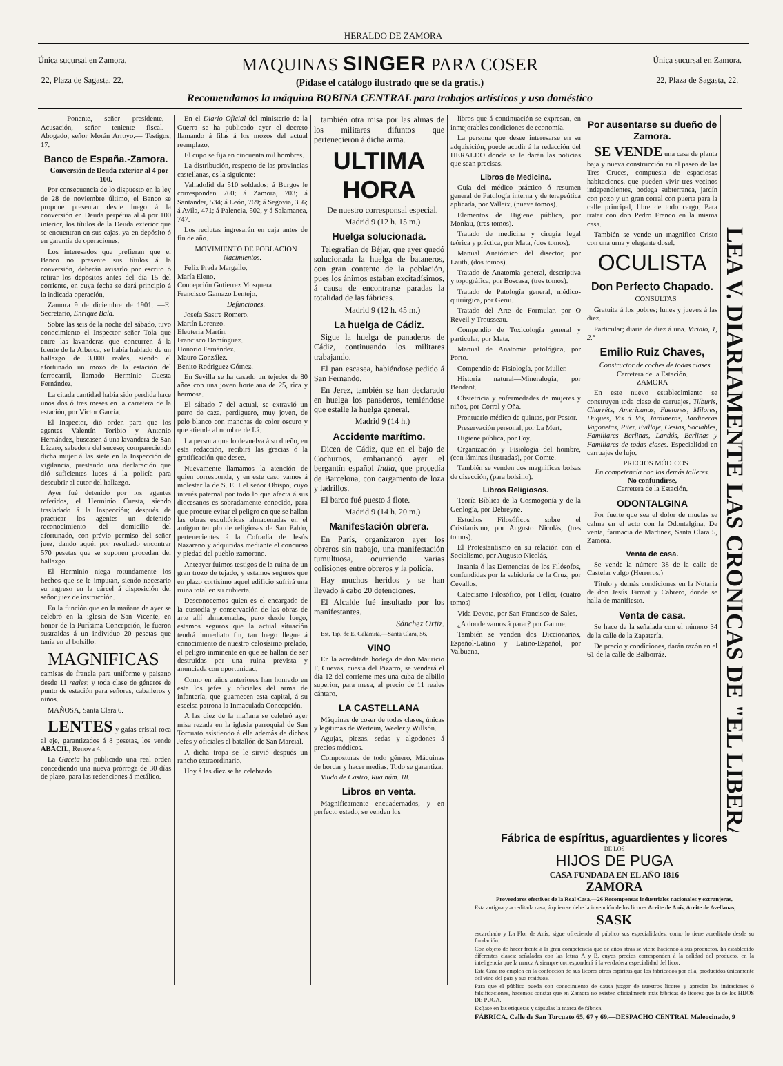HERALDO DE ZAMORA
Única sucursal en Zamora.
22, Plaza de Sagasta, 22.
MAQUINAS SINGER PARA COSER
(Pídase el catálogo ilustrado que se da gratis.)
Única sucursal en Zamora.
22, Plaza de Sagasta, 22.
Recomendamos la máquina BOBINA CENTRAL para trabajos artísticos y uso doméstico
— Ponente, señor presidente.— Acusación, señor teniente fiscal.— Abogado, señor Morán Arroyo.— Testigos, 17.
Banco de España.-Zamora.
Conversión de Deuda exterior al 4 por 100.
Por consecuencia de lo dispuesto en la ley de 28 de noviembre último, el Banco se propone presentar desde luego á la conversión en Deuda perpétua al 4 por 100 interior, los títulos de la Deuda exterior que se encuentran en sus cajas, ya en depósito ó en garantía de operaciones.
Los interesados que prefieran que el Banco no presente sus títulos á la conversión, deberán avisarlo por escrito ó retirar los depósitos antes del día 15 del corriente, en cuya fecha se dará principio á la indicada operación.
Zamora 9 de diciembre de 1901. —El Secretario, Enrique Bala.
Sobre las seis de la noche del sábado, tuvo conocimiento el Inspector señor Tola que entre las lavanderas que concurren á la fuente de la Alberca, se había hablado de un hallazgo de 3.000 reales, siendo el afortunado un mozo de la estación del ferrocarril, llamado Herminio Cuesta Fernández.
La citada cantidad había sido perdida hace unos dos ó tres meses en la carretera de la estación, por Victor García.
El Inspector, dió orden para que los agentes Valentín Toribio y Antonio Hernández, buscasen á una lavandera de San Lázaro, sabedora del suceso; compareciendo dicha mujer á las siete en la Inspección de vigilancia, prestando una declaración que dió suficientes luces á la policía para descubrir al autor del hallazgo.
Ayer fué detenido por los agentes referidos, el Herminio Cuesta, siendo trasladado á la Inspección; después de practicar los agentes un detenido reconocimiento del domicilio del afortunado, con prévio permiso del señor juez, dando aquél por resultado encontrar 570 pesetas que se suponen procedan del hallazgo.
El Herminio niega rotundamente los hechos que se le imputan, siendo necesario su ingreso en la cárcel á disposición del señor juez de instrucción.
En la función que en la mañana de ayer se celebró en la iglesia de San Vicente, en honor de la Purísima Concepción, le fueron sustraidas á un individuo 20 pesetas que tenía en el bolsillo.
MAGNIFICAS camisas de franela para uniforme y paisano desde 11 reales: y toda clase de géneros de punto de estación para señoras, caballeros y niños.
MAÑOSA, Santa Clara 6.
LENTES y gafas cristal roca al eje, garantizados á 8 pesetas, los vende ABACIL, Renova 4.
La Gaceta ha publicado una real orden concediendo una nueva prórroga de 30 días de plazo, para las redenciones á metálico.
En el Diario Oficial del ministerio de la Guerra se ha publicado ayer el decreto llamando á filas á los mozos del actual reemplazo.
El cupo se fija en cincuenta mil hombres.
La distribución, respecto de las provincias castellanas, es la siguiente:
Valladolid da 510 soldados; á Burgos le corresponden 760; á Zamora, 703; á Santander, 534; á León, 769; á Segovia, 356; á Avila, 471; á Palencia, 502, y á Salamanca, 747.
Los reclutas ingresarán en caja antes de fin de año.
MOVIMIENTO DE POBLACION
Nacimientos.
Felix Prada Margallo.
María Eleno.
Concepción Gutierrez Mosquera
Francisco Gamazo Lentejo.
Defunciones.
Josefa Sastre Romero.
Martín Lorenzo.
Eleuteria Martín.
Francisco Domínguez.
Honorio Fernández.
Mauro González.
Benito Rodriguez Gómez.
En Sevilla se ha casado un tejedor de 80 años con una joven hortelana de 25, rica y hermosa.
El sábado 7 del actual, se extravió un perro de caza, perdiguero, muy joven, de pelo blanco con manchas de color oscuro y que atiende al nombre de Lá.
La persona que lo devuelva á su dueño, en esta redacción, recibirá las gracias ó la gratificación que desee.
Nuevamente llamamos la atención de quien corresponda, y en este caso vamos á molestar la de S. E. I el señor Obispo, cuyo interés paternal por todo lo que afecta á sus diocesanos es sobradamente conocido, para que procure evitar el peligro en que se hallan las obras escultóricas almacenadas en el antiguo templo de religiosas de San Pablo, pertenecientes á la Cofradía de Jesús Nazareno y adquiridas mediante el concurso y piedad del pueblo zamorano.
Anteayer fuimos testigos de la ruina de un gran trozo de tejado, y estamos seguros que en plazo cortísimo aquel edificio sufrirá una ruina total en su cubierta.
Desconocemos quien es el encargado de la custodia y conservación de las obras de arte allí almacenadas, pero desde luego, estamos seguros que la actual situación tendrá inmediato fin, tan luego llegue á conocimiento de nuestro celosísimo prelado, el peligro inminente en que se hallan de ser destruidas por una ruina prevista y anunciada con oportunidad.
Como en años anteriores han honrado en este los jefes y oficiales del arma de infantería, que guarnecen esta capital, á su escelsa patrona la Inmaculada Concepción.
A las diez de la mañana se celebró ayer misa rezada en la iglesia parroquial de San Torcuato asistiendo á ella además de dichos Jefes y oficiales el batallón de San Marcial.
A dicha tropa se le sirvió después un rancho extraordinario.
Hoy á las diez se ha celebrado
también otra misa por las almas de los militares difuntos que pertenecieron á dicha arma.
ULTIMA HORA
De nuestro corresponsal especial.
Madrid 9 (12 h. 15 m.)
Huelga solucionada.
Telegrafian de Béjar, que ayer quedó solucionada la huelga de bataneros, con gran contento de la población, pues los ánimos estaban excitadísimos, á causa de encontrarse paradas la totalidad de las fábricas.
Madrid 9 (12 h. 45 m.)
La huelga de Cádiz.
Sigue la huelga de panaderos de Cádiz, continuando los militares trabajando.
El pan escasea, habiéndose pedido á San Fernando.
En Jerez, también se han declarado en huelga los panaderos, temiéndose que estalle la huelga general.
Madrid 9 (14 h.)
Accidente marítimo.
Dicen de Cádiz, que en el bajo de Cochurnos, embarrancó ayer el bergantín español India, que procedía de Barcelona, con cargamento de loza y ladrillos.
El barco fué puesto á flote.
Madrid 9 (14 h. 20 m.)
Manifestación obrera.
En París, organizaron ayer los obreros sin trabajo, una manifestación tumultuosa, ocurriendo varias colisiones entre obreros y la policía.
Hay muchos heridos y se han llevado á cabo 20 detenciones.
El Alcalde fué insultado por los manifestantes.
Sánchez Ortiz.
Est. Tip. de E. Calamita.—Santa Clara, 56.
VINO
En la acreditada bodega de don Mauricio F. Cuevas, cuesta del Pizarro, se venderá el día 12 del corriente mes una cuba de albillo superior, para mesa, al precio de 11 reales cántaro.
LA CASTELLANA
Máquinas de coser de todas clases, únicas y legitimas de Werteim, Weeler y Willsón.
Agujas, piezas, sedas y algodones á precios módicos.
Composturas de todo género. Máquinas de bordar y hacer medias. Todo se garantiza.
Viuda de Castro, Rua núm. 18.
Libros en venta.
Magnificamente encuadernados, y en perfecto estado, se venden los
libros que á continuación se expresan, en inmejorables condiciones de economía.
La persona que desee interesarse en su adquisición, puede acudir á la redacción del HERALDO donde se le darán las noticias que sean precisas.
Libros de Medicina.
Guía del médico práctico ó resumen general de Patología interna y de terapeútica aplicada, por Valleix, (nueve tomos).
Elementos de Higiene pública, por Monlau, (tres tomos).
Tratado de medicina y cirugía legal teórica y práctica, por Mata, (dos tomos).
Manual Anatómico del disector, por Lauth, (dos tomos).
Tratado de Anatomia general, descriptiva y topográfica, por Boscasa, (tres tomos).
Tratado de Patología general, médico-quirúrgica, por Gerui.
Tratado del Arte de Formular, por O Reveil y Trousseau.
Compendio de Toxicología general y particular, por Mata.
Manual de Anatomia patológica, por Porto.
Compendio de Fisiología, por Muller.
Historia natural—Mineralogía, por Bendant.
Obstetricia y enfermedades de mujeres y niños, por Corral y Oña.
Prontuario médico de quintas, por Pastor.
Preservación personal, por La Mert.
Higiene pública, por Foy.
Organización y Fisiología del hombre, (con láminas ilustradas), por Comte.
También se venden dos magnificas bolsas de disección, (para bolsillo).
Libros Religiosos.
Teoría Bíblica de la Cosmogonía y de la Geología, por Debreyne.
Estudios Filosóficos sobre el Cristianismo, por Augusto Nicolás, (tres tomos).
El Protestantismo en su relación con el Socialismo, por Augusto Nicolás.
Insania ó las Demencias de los Filósofos, confundidas por la sabiduría de la Cruz, por Cevallos.
Catecismo Filosófico, por Feller, (cuatro tomos)
Vida Devota, por San Francisco de Sales.
¿A donde vamos á parar? por Gaume.
También se venden dos Diccionarios, Español-Latino y Latino-Español, por Valbuena.
Por ausentarse su dueño de Zamora.
SE VENDE una casa de planta baja y nueva construcción en el paseo de las Tres Cruces, compuesta de espaciosas habitaciones, que pueden vivir tres vecinos independientes, bodega subterranea, jardín con pozo y un gran corral con puerta para la calle principal, libre de todo cargo. Para tratar con don Pedro Franco en la misma casa.
También se vende un magnifico Cristo con una urna y elegante dosel.
OCULISTA
Don Perfecto Chapado.
CONSULTAS
Gratuita á los pobres; lunes y jueves á las diez.
Particular; diaria de diez á una. Viriato, 1, 2.º
Emilio Ruiz Chaves,
Constructor de coches de todas clases.
Carretera de la Estación.
ZAMORA
En este nuevo establecimiento se construyen toda clase de carruajes. Tilburis, Charréts, Americanas, Faetones, Milores, Duques, Vis á Vis, Jardineras, Jardineras Vagonetas, Piter, Evillaje, Cestas, Sociables, Familiares Berlinas, Landós, Berlinas y Familiares de todas clases. Especialidad en carruajes de lujo.
PRECIOS MÓDICOS
En competencia con los demás talleres.
No confundirse,
Carretera de la Estación.
ODONTALGINA
Por fuerte que sea el dolor de muelas se calma en el acto con la Odontalgina. De venta, farmacia de Martinez, Santa Clara 5, Zamora.
Venta de casa.
Se vende la número 38 de la calle de Castelar vulgo (Herreros.)
Título y demás condiciones en la Notaria de don Jesús Firmat y Cabrero, donde se halla de manifiesto.
Venta de casa.
Se hace de la señalada con el número 34 de la calle de la Zapatería.
De precio y condiciones, darán razón en el 61 de la calle de Balborráz.
LEA V. DIARIAMENTE LAS CRONICAS DE "EL LIBERAL"
Fábrica de espíritus, aguardientes y licores
DE LOS
HIJOS DE PUGA
CASA FUNDADA EN EL AÑO 1816
ZAMORA
Proveedores efectivos de la Real Casa.—26 Recompensas industriales nacionales y extranjeras.
Esta antigua y acreditada casa, á quien se debe la invención de los licores Aceite de Anís, Aceite de Avellanas,
SASK
escarchado y La Flor de Anís, sigue ofreciendo al público sus especialidades, como lo tiene acreditado desde su fundación.
Con objeto de hacer frente á la gran competencia que de años atrás se viene haciendo á sus productos, ha establecido diferentes clases; señaladas con las letras A y B, cuyos precios corresponden á la calidad del producto, en la inteligencia que la marca A siempre corresponderá á la verdadera especialidad del licor.
Esta Casa no emplea en la confección de sus licores otros espíritus que los fabricados por ella, producidos únicamente del vino del país y sus residuos.
Para que el público pueda con conocimiento de causa juzgar de nuestros licores y apreciar las imitaciones ó falsificaciones, hacemos constar que en Zamora no existen oficialmente más fábricas de licores que la de los HIJOS DE PUGA.
Exíjase en las etiquetas y cápsulas la marca de fábrica.
FÁBRICA. Calle de San Torcuato 65, 67 y 69.—DESPACHO CENTRAL Maleocinado, 9